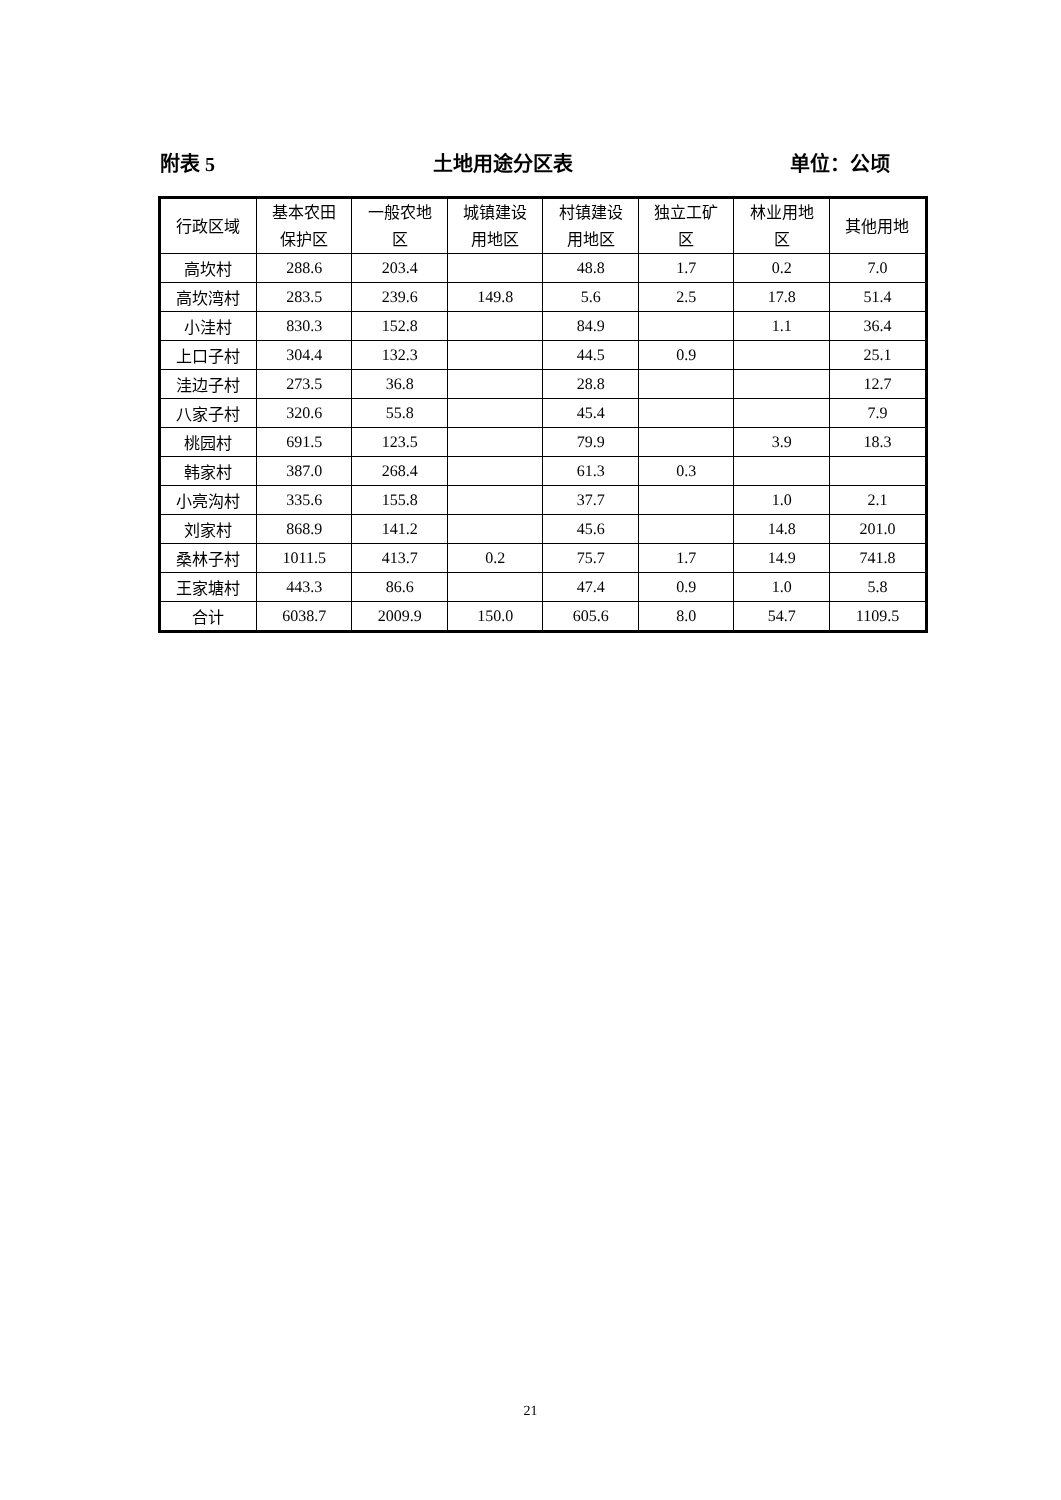附表 5 土地用途分区表 单位：公顷
| 行政区域 | 基本农田 保护区 | 一般农地 区 | 城镇建设 用地区 | 村镇建设 用地区 | 独立工矿 区 | 林业用地 区 | 其他用地 |
| --- | --- | --- | --- | --- | --- | --- | --- |
| 高坎村 | 288.6 | 203.4 | | 48.8 | 1.7 | 0.2 | 7.0 |
| 高坎湾村 | 283.5 | 239.6 | 149.8 | 5.6 | 2.5 | 17.8 | 51.4 |
| 小洼村 | 830.3 | 152.8 | | 84.9 | | 1.1 | 36.4 |
| 上口子村 | 304.4 | 132.3 | | 44.5 | 0.9 | | 25.1 |
| 洼边子村 | 273.5 | 36.8 | | 28.8 | | | 12.7 |
| 八家子村 | 320.6 | 55.8 | | 45.4 | | | 7.9 |
| 桃园村 | 691.5 | 123.5 | | 79.9 | | 3.9 | 18.3 |
| 韩家村 | 387.0 | 268.4 | | 61.3 | 0.3 | | |
| 小亮沟村 | 335.6 | 155.8 | | 37.7 | | 1.0 | 2.1 |
| 刘家村 | 868.9 | 141.2 | | 45.6 | | 14.8 | 201.0 |
| 桑林子村 | 1011.5 | 413.7 | 0.2 | 75.7 | 1.7 | 14.9 | 741.8 |
| 王家塘村 | 443.3 | 86.6 | | 47.4 | 0.9 | 1.0 | 5.8 |
| 合计 | 6038.7 | 2009.9 | 150.0 | 605.6 | 8.0 | 54.7 | 1109.5 |
21